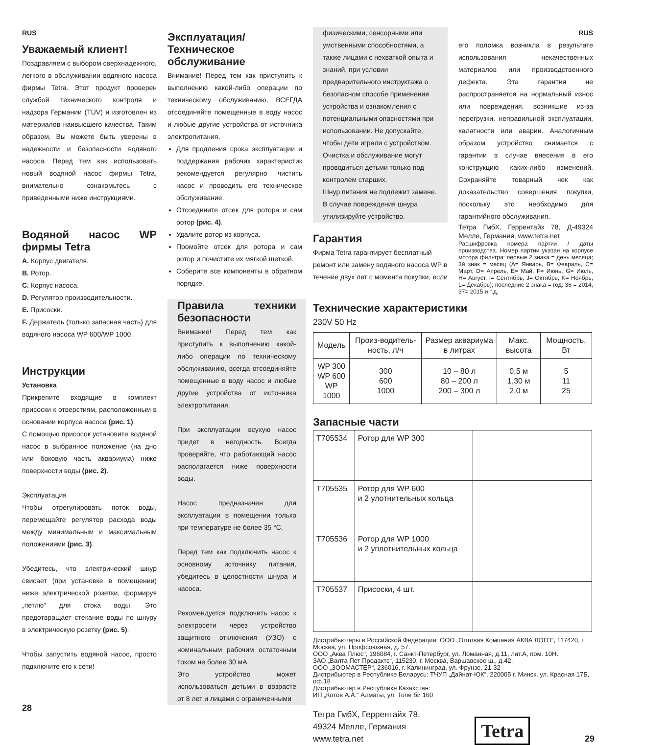RUS
Уважаемый клиент!
Поздравляем с выбором сверхнадежного, легкого в обслуживании водяного насоса фирмы Tetra. Этот продукт проверен службой технического контроля и надзора Германии (TÜV) и изготовлен из материалов наивысшего качества. Таким образом, Вы можете быть уверены в надежности и безопасности водяного насоса. Перед тем как использовать новый водяной насос фирмы Tetra, внимательно ознакомьтесь с приведенными ниже инструкциями.
Водяной насос WP фирмы Tetra
A. Корпус двигателя.
B. Ротор.
C. Корпус насоса.
D. Регулятор производительности.
E. Присоски.
F. Держатель (только запасная часть) для водяного насоса WP 600/WP 1000.
Инструкции
Установка
Прикрепите входящие в комплект присоски к отверстиям, расположенным в основании корпуса насоса (рис. 1).
С помощью присосок установите водяной насос в выбранное положение (на дно или боковую часть аквариума) ниже поверхности воды (рис. 2).
Эксплуатация
Чтобы отрегулировать поток воды, перемещайте регулятор расхода воды между минимальным и максимальным положениями (рис. 3).
Убедитесь, что электрический шнур свисает (при установке в помещении) ниже электрической розетки, формируя „петлю“ для стока воды. Это предотвращает стекание воды по шнуру в электрическую розетку (рис. 5).
Чтобы запустить водяной насос, просто подключите его к сети!
28
Эксплуатация/Техническое обслуживание
Внимание! Перед тем как приступить к выполнению какой-либо операции по техническому обслуживанию, ВСЕГДА отсоединяйте помещенные в воду насос и любые другие устройства от источника электропитания.
Для продления срока эксплуатации и поддержания рабочих характеристик рекомендуется регулярно чистить насос и проводить его техническое обслуживание.
Отсоедините отсек для ротора и сам ротор (рис. 4).
Удалите ротор из корпуса.
Промойте отсек для ротора и сам ротор и почистите их мягкой щеткой.
Соберите все компоненты в обратном порядке.
Правила техники безопасности
Внимание! Перед тем как приступить к выполнению какой-либо операции по техническому обслуживанию, всегда отсоединяйте помещенные в воду насос и любые другие устройства от источника электропитания.
При эксплуатации всухую насос придет в негодность. Всегда проверяйте, что работающий насос располагается ниже поверхности воды.
Насос предназначен для эксплуатации в помещении только при температуре не более 35 °C.
Перед тем как подключить насос к основному источнику питания, убедитесь в целостности шнура и насоса.
Рекомендуется подключить насос к электросети через устройство защитного отключения (УЗО) с номинальным рабочим остаточным током не более 30 мА.
Это устройство может использоваться детьми в возрасте от 8 лет и лицами с ограниченными
физическими, сенсорными или умственными способностями, а также лицами с нехваткой опыта и знаний, при условии предварительного инструктажа о безопасном способе применения устройства и ознакомления с потенциальными опасностями при использовании. Не допускайте, чтобы дети играли с устройством. Очистка и обслуживание могут проводиться детьми только под контролем старших.
Шнур питания не подлежит замене. В случае повреждения шнура утилизируйте устройство.
Гарантия
Фирма Tetra гарантирует бесплатный ремонт или замену водяного насоса WP в течение двух лет с момента покупки, если
RUS
его поломка возникла в результате использования некачественных материалов или производственного дефекта. Эта гарантия не распространяется на нормальный износ или повреждения, возникшие из-за перегрузки, неправильной эксплуатации, халатности или аварии. Аналогичным образом устройство снимается с гарантии в случае внесения в его конструкцию каких-либо изменений. Сохраняйте товарный чек как доказательство совершения покупки, поскольку это необходимо для гарантийного обслуживания.
Тетра ГмбХ, Геррентайх 78, Д-49324 Мелле, Германия, www.tetra.net
Расшифровка номера партии / даты производства. Номер партии указан на корпусе мотора фильтра: первые 2 знака = день месяца; 3й знак = месяц (A= Январь, B= Февраль, C= Март, D= Апрель, E= Май, F= Июнь, G= Июль, H= Август, I= Сентябрь, J= Октябрь, K= Ноябрь, L= Декабрь); последние 2 знака = год: 36 = 2014, 37= 2015 и т.д.
Технические характеристики
230V 50 Hz
| Модель | Произ-водитель-ность, л/ч | Размер аквариума в литрах | Макс. высота | Мощность, Вт |
| --- | --- | --- | --- | --- |
| WP 300 WP 600 WP 1000 | 300 600 1000 | 10 – 80 л 80 – 200 л 200 – 300 л | 0,5 м 1,30 м 2,0 м | 5 11 25 |
Запасные части
| T705534 | Ротор для WP 300 | |
| T705535 | Ротор для WP 600 и 2 улотнительных кольца | |
| T705536 | Ротор для WP 1000 и 2 уплотнительных кольца | |
| T705537 | Присоски, 4 шт. | |
Дистрибьютеры в Российской Федерации: ООО „Оптовая Компания АКВА ЛОГО“, 117420, г. Москва, ул. Профсоюзная, д. 57.
ООО „Аква Плюс“, 196084, г. Санкт-Петербург, ул. Ломанная, д.11, лит.А, пом. 10Н.
ЗАО „Валта Пет Продактс“, 115230, г. Москва, Варшавское ш., д.42.
ООО „ЗООМАСТЕР“, 236016, г. Калининград, ул. Фрунзе, 21-32
Дистрибьютер в Республике Беларусь: ТЧУП „Дайнат-ЮК“, 220005 г. Минск, ул. Красная 17Б, оф.18
Дистрибьютер в Республике Казахстан:
ИП „Котов А.А.“ Алматы, ул. Толе би 160
Тетра ГмбХ, Геррентайх 78,
49324 Мелле, Германия
www.tetra.net
Tetra
29